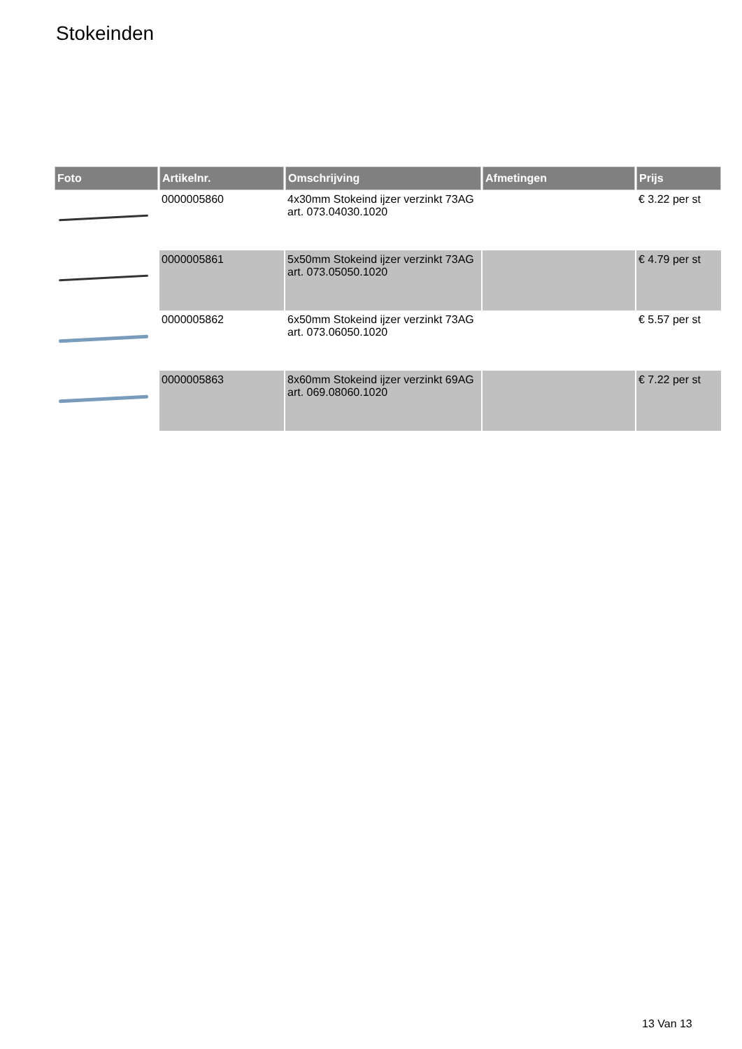Stokeinden
| Foto | Artikelnr. | Omschrijving | Afmetingen | Prijs |
| --- | --- | --- | --- | --- |
| | 0000005860 | 4x30mm Stokeind ijzer verzinkt 73AG art. 073.04030.1020 | | € 3.22 per st |
| | 0000005861 | 5x50mm Stokeind ijzer verzinkt 73AG art. 073.05050.1020 | | € 4.79 per st |
| | 0000005862 | 6x50mm Stokeind ijzer verzinkt 73AG art. 073.06050.1020 | | € 5.57 per st |
| | 0000005863 | 8x60mm Stokeind ijzer verzinkt 69AG art. 069.08060.1020 | | € 7.22 per st |
13 Van 13